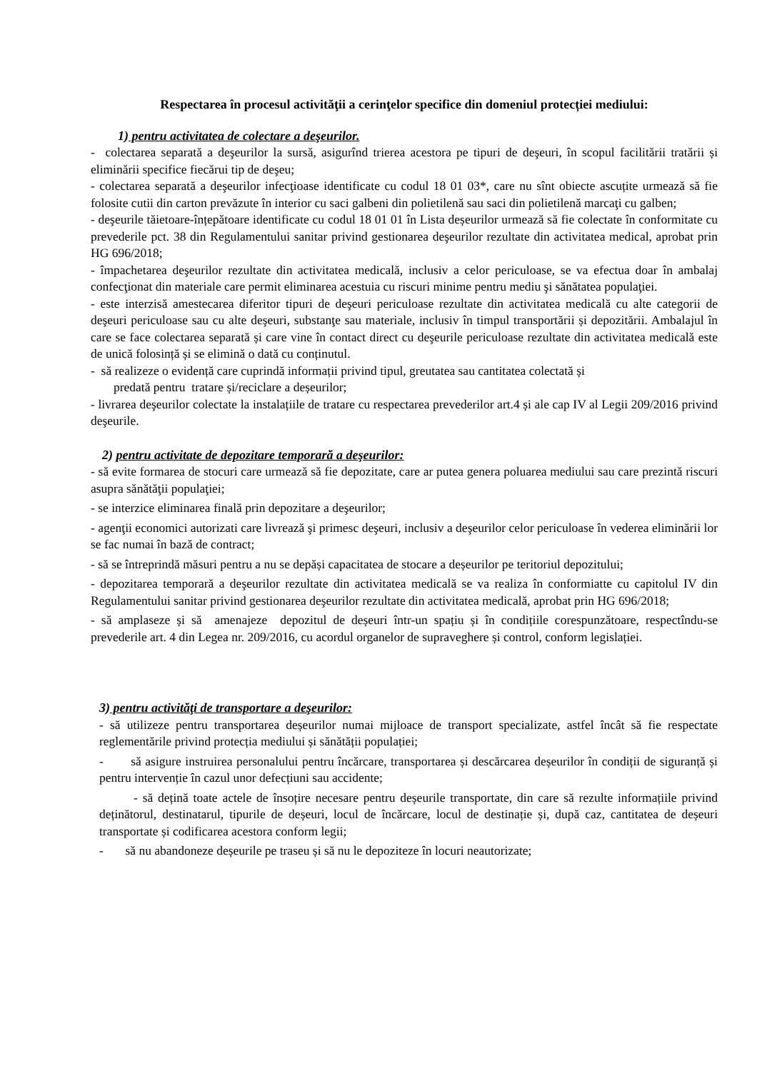Respectarea în procesul activităţii a cerinţelor specifice din domeniul protecției mediului:
1) pentru activitatea de colectare a deşeurilor.
- colectarea separată a deşeurilor la sursă, asigurînd trierea acestora pe tipuri de deşeuri, în scopul facilitării tratării și eliminării specifice fiecărui tip de deşeu;
- colectarea separată a deşeurilor infecţioase identificate cu codul 18 01 03*, care nu sînt obiecte ascuțite urmează să fie folosite cutii din carton prevăzute în interior cu saci galbeni din polietilenă sau saci din polietilenă marcaţi cu galben;
- deşeurile tăietoare-înțepătoare identificate cu codul 18 01 01 în Lista deșeurilor urmează să fie colectate în conformitate cu prevederile pct. 38 din Regulamentului sanitar privind gestionarea deşeurilor rezultate din activitatea medical, aprobat prin HG 696/2018;
- împachetarea deşeurilor rezultate din activitatea medicală, inclusiv a celor periculoase, se va efectua doar în ambalaj confecţionat din materiale care permit eliminarea acestuia cu riscuri minime pentru mediu şi sănătatea populaţiei.
- este interzisă amestecarea diferitor tipuri de deşeuri periculoase rezultate din activitatea medicală cu alte categorii de deşeuri periculoase sau cu alte deşeuri, substanţe sau materiale, inclusiv în timpul transportării și depozitării. Ambalajul în care se face colectarea separată și care vine în contact direct cu deşeurile periculoase rezultate din activitatea medicală este de unică folosință și se elimină o dată cu conținutul.
- să realizeze o evidență care cuprindă informații privind tipul, greutatea sau cantitatea colectată și
predată pentru tratare și/reciclare a deșeurilor;
- livrarea deşeurilor colectate la instalațiile de tratare cu respectarea prevederilor art.4 și ale cap IV al Legii 209/2016 privind deşeurile.
2) pentru activitate de depozitare temporară a deşeurilor:
- să evite formarea de stocuri care urmează să fie depozitate, care ar putea genera poluarea mediului sau care prezintă riscuri asupra sănătăţii populaţiei;
- se interzice eliminarea finală prin depozitare a deşeurilor;
- agenţii economici autorizati care livrează şi primesc deşeuri, inclusiv a deşeurilor celor periculoase în vederea eliminării lor se fac numai în bază de contract;
- să se întreprindă măsuri pentru a nu se depăși capacitatea de stocare a deșeurilor pe teritoriul depozitului;
- depozitarea temporară a deşeurilor rezultate din activitatea medicală se va realiza în conformiatte cu capitolul IV din Regulamentului sanitar privind gestionarea deşeurilor rezultate din activitatea medicală, aprobat prin HG 696/2018;
- să amplaseze și să amenajeze depozitul de deșeuri într-un spațiu și în condițiile corespunzătoare, respectîndu-se prevederile art. 4 din Legea nr. 209/2016, cu acordul organelor de supraveghere și control, conform legislației.
3) pentru activităţi de transportare a deşeurilor:
- să utilizeze pentru transportarea deșeurilor numai mijloace de transport specializate, astfel încât să fie respectate reglementările privind protecția mediului și sănătății populației;
- să asigure instruirea personalului pentru încărcare, transportarea și descărcarea deșeurilor în condiții de siguranță și pentru intervenție în cazul unor defecțiuni sau accidente;
- să dețină toate actele de însoțire necesare pentru deșeurile transportate, din care să rezulte informațiile privind deținătorul, destinatarul, tipurile de deșeuri, locul de încărcare, locul de destinație și, după caz, cantitatea de deșeuri transportate și codificarea acestora conform legii;
- să nu abandoneze deșeurile pe traseu și să nu le depoziteze în locuri neautorizate;